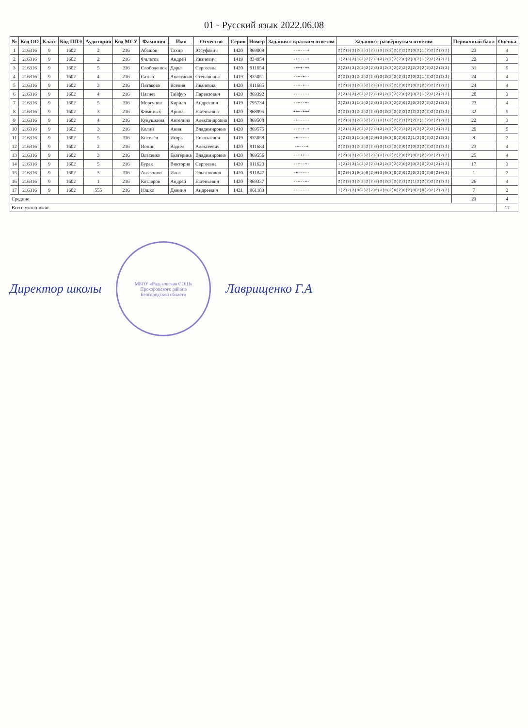01 - Русский язык 2022.06.08
| № | Код ОО | Класс | Код ППЭ | Аудитория | Код МСУ | Фамилия | Имя | Отчество | Серия | Номер | Задания с кратким ответом | Задания с развёрнутым ответом | Первичный балл | Оценка |
| --- | --- | --- | --- | --- | --- | --- | --- | --- | --- | --- | --- | --- | --- | --- |
| 1 | 216316 | 9 | 1602 | 2 | 216 | Абашов | Тахир | Юсуфович | 1420 | 869009 | --+---+ | 2(2)3(3)2(2)1(2)2(3)2(2)2(2)2(2)0(2)1(2)2(2)2(2) | 23 | 4 |
| 2 | 216316 | 9 | 1602 | 2 | 216 | Филатов | Андрей | Иванович | 1419 | 834954 | -++---+ | 1(2)3(3)1(2)2(2)3(3)2(2)2(2)0(2)0(2)1(2)2(2)2(2) | 22 | 3 |
| 3 | 216316 | 9 | 1602 | 5 | 216 | Слободенюк | Дарья | Сергеевна | 1420 | 911654 | -+++-++ | 2(2)3(3)2(2)2(2)3(3)2(2)2(2)2(2)2(2)2(2)2(2)2(2) | 31 | 5 |
| 4 | 216316 | 9 | 1602 | 4 | 216 | Сатыр | Анастасия | Степановна | 1419 | 835051 | --+-+-- | 2(2)3(3)2(2)2(2)3(3)2(2)2(2)1(2)0(2)1(2)2(2)2(2) | 24 | 4 |
| 5 | 216316 | 9 | 1602 | 3 | 216 | Пятакова | Ксения | Ивановна | 1420 | 911685 | --+-+-- | 2(2)3(3)2(2)2(2)3(3)2(2)2(2)0(2)0(2)2(2)2(2)2(2) | 24 | 4 |
| 6 | 216316 | 9 | 1602 | 4 | 216 | Нагиев | Тайфур | Парвизович | 1420 | 869392 | ------- | 2(2)3(3)2(2)2(2)2(3)2(2)2(2)0(2)0(2)1(2)2(2)2(2) | 20 | 3 |
| 7 | 216316 | 9 | 1602 | 5 | 216 | Моргунов | Кирилл | Андреевич | 1419 | 795734 | --+--+- | 2(2)3(3)1(2)2(2)3(3)2(2)2(2)0(2)0(2)2(2)2(2)2(2) | 23 | 4 |
| 8 | 216316 | 9 | 1602 | 3 | 216 | Фоминых | Арина | Евгеньевна | 1420 | 868995 | +++-+++ | 2(2)3(3)2(2)2(2)3(3)2(2)2(2)2(2)2(2)2(2)2(2)2(2) | 32 | 5 |
| 9 | 216316 | 9 | 1602 | 4 | 216 | Кукушкина | Ангелина | Александровна | 1420 | 869508 | -+----- | 2(2)3(3)2(2)2(2)2(3)1(2)2(2)1(2)2(2)1(2)2(2)2(2) | 22 | 3 |
| 10 | 216316 | 9 | 1602 | 3 | 216 | Колий | Анна | Владимировна | 1420 | 869575 | --+-+-+ | 2(2)3(3)2(2)2(2)3(3)2(2)2(2)2(2)2(2)2(2)2(2)2(2) | 29 | 5 |
| 11 | 216316 | 9 | 1602 | 5 | 216 | Киселёв | Игорь | Николаевич | 1419 | 835058 | -+----- | 1(2)2(3)1(2)0(2)0(3)0(2)0(2)0(2)1(2)0(2)2(2)2(2) | 8 | 2 |
| 12 | 216316 | 9 | 1602 | 2 | 216 | Ионин | Вадим | Алексеевич | 1420 | 911684 | -+---+ | 2(2)3(3)2(2)2(2)3(3)1(2)2(2)0(2)0(2)2(2)2(2)2(2) | 23 | 4 |
| 13 | 216316 | 9 | 1602 | 3 | 216 | Власенко | Екатерина | Владимировна | 1420 | 869556 | --+++-- | 2(2)3(3)2(2)2(2)3(3)2(2)2(2)0(2)0(2)2(2)2(2)2(2) | 25 | 4 |
| 14 | 216316 | 9 | 1602 | 5 | 216 | Бурак | Виктория | Сергеевна | 1420 | 911623 | --+--+- | 1(2)2(3)1(2)2(2)3(3)2(2)2(2)0(2)0(2)0(2)2(2)2(2) | 17 | 3 |
| 15 | 216316 | 9 | 1602 | 3 | 216 | Агафонов | Илья | Эльгюнович | 1420 | 911847 | -+----- | 0(2)0(3)0(2)0(2)0(3)0(2)0(2)0(2)0(2)0(2)0(2)0(2) | 1 | 2 |
| 16 | 216316 | 9 | 1602 | 1 | 216 | Котляров | Андрей | Евгеньевич | 1420 | 869337 | --+--+- | 2(2)3(3)2(2)2(2)3(3)2(2)2(2)1(2)1(2)2(2)2(2)2(2) | 26 | 4 |
| 17 | 216316 | 9 | 1602 | 555 | 216 | Юшко | Даниил | Андреевич | 1421 | 961183 | ------- | 1(2)2(3)0(2)2(2)0(3)0(2)0(2)0(2)0(2)0(2)2(2)2(2) | 7 | 2 |
| Средние | | | | | | | | | | | | | 21 | 4 |
| Всего участников | | | | | | | | | | | | | | 17 |
Директор школы
МБОУ «Радьковская СОШ»
Прохоровского района
Белгородской области
Лаврищенко Г.А